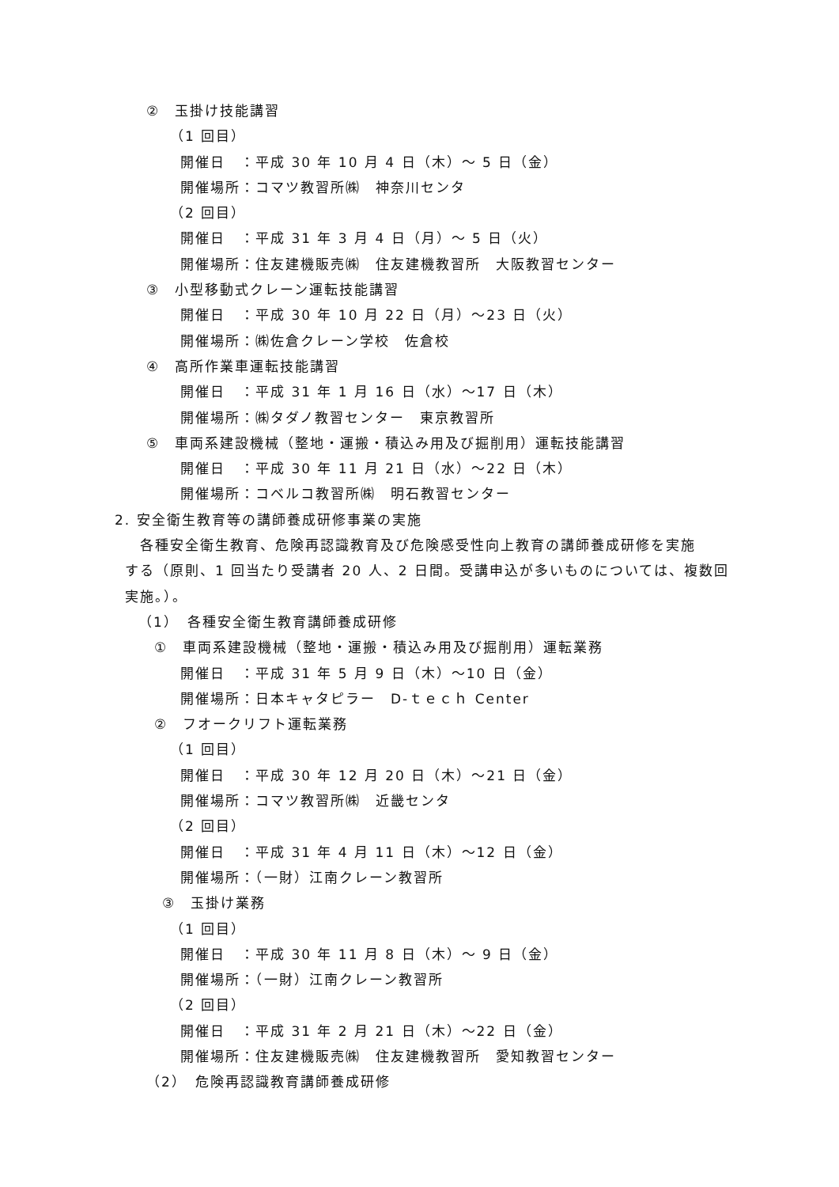②　玉掛け技能講習
（1 回目）
開催日　：平成 30 年 10 月 4 日（木）～ 5 日（金）
開催場所：コマツ教習所㈱　神奈川センタ
（2 回目）
開催日　：平成 31 年 3 月 4 日（月）～ 5 日（火）
開催場所：住友建機販売㈱　住友建機教習所　大阪教習センター
③　小型移動式クレーン運転技能講習
開催日　：平成 30 年 10 月 22 日（月）～23 日（火）
開催場所：㈱佐倉クレーン学校　佐倉校
④　高所作業車運転技能講習
開催日　：平成 31 年 1 月 16 日（水）～17 日（木）
開催場所：㈱タダノ教習センター　東京教習所
⑤　車両系建設機械（整地・運搬・積込み用及び掘削用）運転技能講習
開催日　：平成 30 年 11 月 21 日（水）～22 日（木）
開催場所：コベルコ教習所㈱　明石教習センター
2. 安全衛生教育等の講師養成研修事業の実施
　各種安全衛生教育、危険再認識教育及び危険感受性向上教育の講師養成研修を実施
する（原則、1 回当たり受講者 20 人、2 日間。受講申込が多いものについては、複数回
実施。）。
（1）　各種安全衛生教育講師養成研修
①　車両系建設機械（整地・運搬・積込み用及び掘削用）運転業務
開催日　：平成 31 年 5 月 9 日（木）～10 日（金）
開催場所：日本キャタピラー　D-ｔｅｃｈ Center
②　フオークリフト運転業務
（1 回目）
開催日　：平成 30 年 12 月 20 日（木）～21 日（金）
開催場所：コマツ教習所㈱　近畿センタ
（2 回目）
開催日　：平成 31 年 4 月 11 日（木）～12 日（金）
開催場所：（一財）江南クレーン教習所
③　玉掛け業務
（1 回目）
開催日　：平成 30 年 11 月 8 日（木）～ 9 日（金）
開催場所：（一財）江南クレーン教習所
（2 回目）
開催日　：平成 31 年 2 月 21 日（木）～22 日（金）
開催場所：住友建機販売㈱　住友建機教習所　愛知教習センター
（2）　危険再認識教育講師養成研修